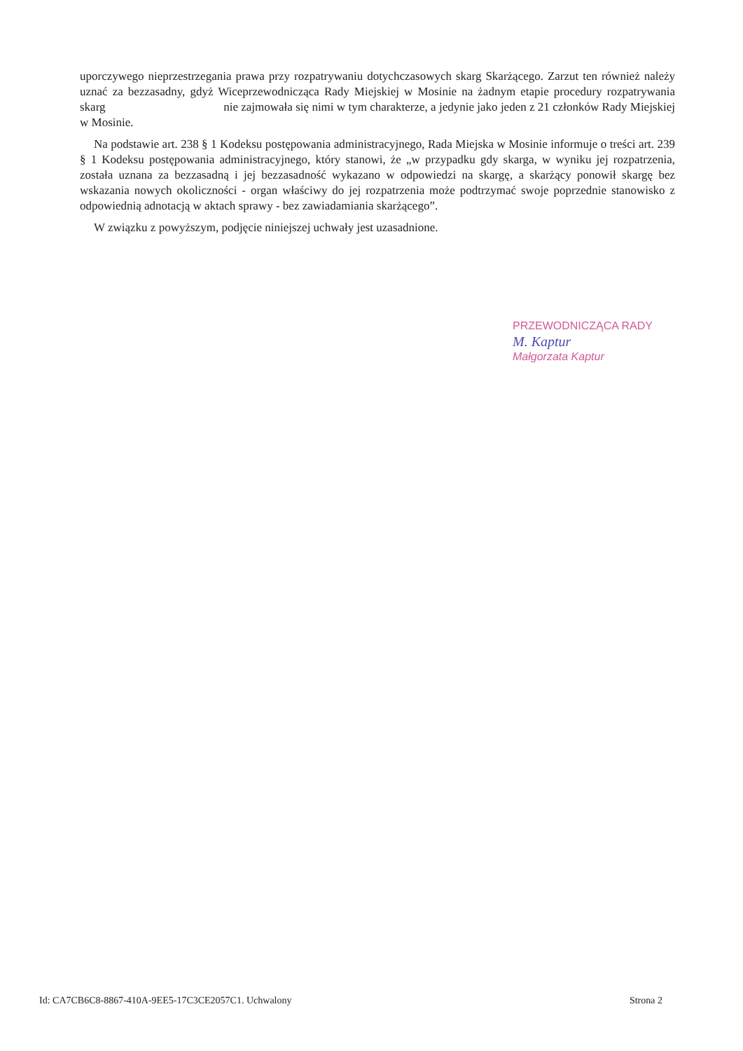uporczywego nieprzestrzegania prawa przy rozpatrywaniu dotychczasowych skarg Skarżącego. Zarzut ten również należy uznać za bezzasadny, gdyż Wiceprzewodnicząca Rady Miejskiej w Mosinie na żadnym etapie procedury rozpatrywania skarg nie zajmowała się nimi w tym charakterze, a jedynie jako jeden z 21 członków Rady Miejskiej w Mosinie.
Na podstawie art. 238 § 1 Kodeksu postępowania administracyjnego, Rada Miejska w Mosinie informuje o treści art. 239 § 1 Kodeksu postępowania administracyjnego, który stanowi, że „w przypadku gdy skarga, w wyniku jej rozpatrzenia, została uznana za bezzasadną i jej bezzasadność wykazano w odpowiedzi na skargę, a skarżący ponowił skargę bez wskazania nowych okoliczności - organ właściwy do jej rozpatrzenia może podtrzymać swoje poprzednie stanowisko z odpowiednią adnotacją w aktach sprawy - bez zawiadamiania skarżącego”.
W związku z powyższym, podjęcie niniejszej uchwały jest uzasadnione.
PRZEWODNICZĄCA RADY
M. Kaptur
Małgorzata Kaptur
Id: CA7CB6C8-8867-410A-9EE5-17C3CE2057C1. Uchwalony Strona 2